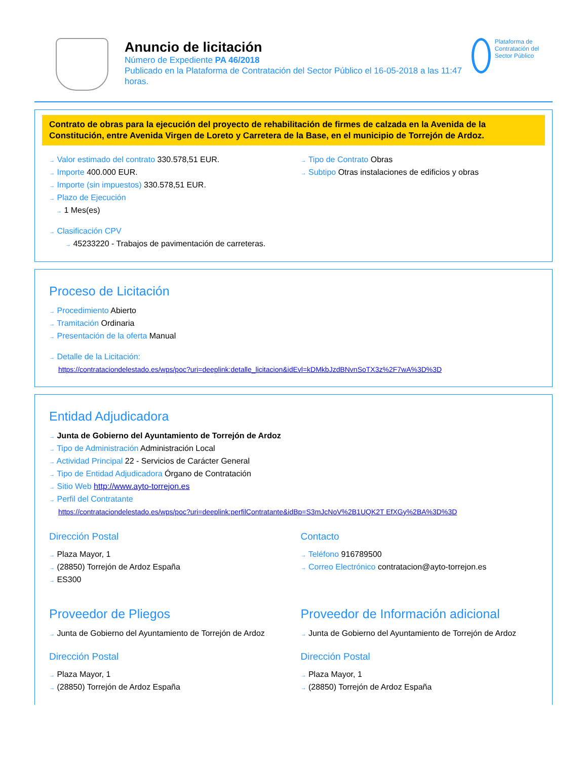Anuncio de licitación
Número de Expediente PA 46/2018
Publicado en la Plataforma de Contratación del Sector Público el 16-05-2018 a las 11:47 horas.
Plataforma de Contratación del Sector Público
Contrato de obras para la ejecución del proyecto de rehabilitación de firmes de calzada en la Avenida de la Constitución, entre Avenida Virgen de Loreto y Carretera de la Base, en el municipio de Torrejón de Ardoz.
→ Valor estimado del contrato 330.578,51 EUR.
→ Importe 400.000 EUR.
→ Importe (sin impuestos) 330.578,51 EUR.
→ Plazo de Ejecución
→ 1 Mes(es)
→ Clasificación CPV
→ 45233220 - Trabajos de pavimentación de carreteras.
→ Tipo de Contrato Obras
→ Subtipo Otras instalaciones de edificios y obras
Proceso de Licitación
→ Procedimiento Abierto
→ Tramitación Ordinaria
→ Presentación de la oferta Manual
→ Detalle de la Licitación:
https://contrataciondelestado.es/wps/poc?uri=deeplink:detalle_licitacion&idEvl=kDMkbJzdBNvnSoTX3z%2F7wA%3D%3D
Entidad Adjudicadora
→ Junta de Gobierno del Ayuntamiento de Torrejón de Ardoz
→ Tipo de Administración Administración Local
→ Actividad Principal 22 - Servicios de Carácter General
→ Tipo de Entidad Adjudicadora Órgano de Contratación
→ Sitio Web http://www.ayto-torrejon.es
→ Perfil del Contratante
https://contrataciondelestado.es/wps/poc?uri=deeplink:perfilContratante&idBp=S3mJcNoV%2B1UQK2T EfXGy%2BA%3D%3D
Dirección Postal
→ Plaza Mayor, 1
→ (28850) Torrejón de Ardoz España
→ ES300
Contacto
→ Teléfono 916789500
→ Correo Electrónico contratacion@ayto-torrejon.es
Proveedor de Pliegos
→ Junta de Gobierno del Ayuntamiento de Torrejón de Ardoz
Dirección Postal
→ Plaza Mayor, 1
→ (28850) Torrejón de Ardoz España
Proveedor de Información adicional
→ Junta de Gobierno del Ayuntamiento de Torrejón de Ardoz
Dirección Postal
→ Plaza Mayor, 1
→ (28850) Torrejón de Ardoz España